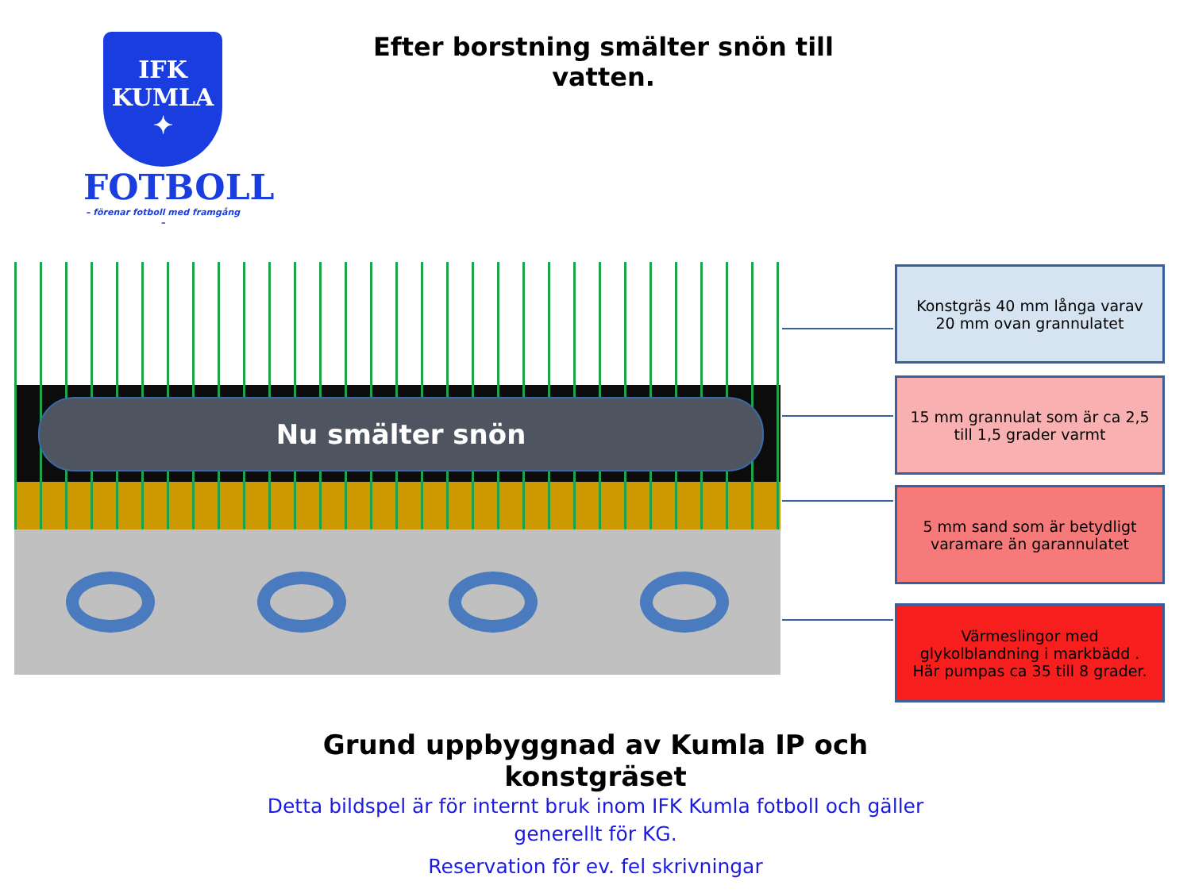IFK
KUMLA
✦
FOTBOLL
– förenar fotboll med framgång –
Efter borstning smälter snön till vatten.
Nu smälter snön
Konstgräs 40 mm långa varav 20 mm ovan grannulatet
15 mm grannulat som är ca 2,5 till 1,5 grader varmt
5 mm sand som är betydligt varamare än garannulatet
Värmeslingor med glykolblandning i markbädd . Här pumpas ca 35 till 8 grader.
Grund uppbyggnad av Kumla IP och konstgräset
Detta bildspel är för internt bruk inom IFK Kumla fotboll och gäller generellt för KG.
Reservation för ev. fel skrivningar